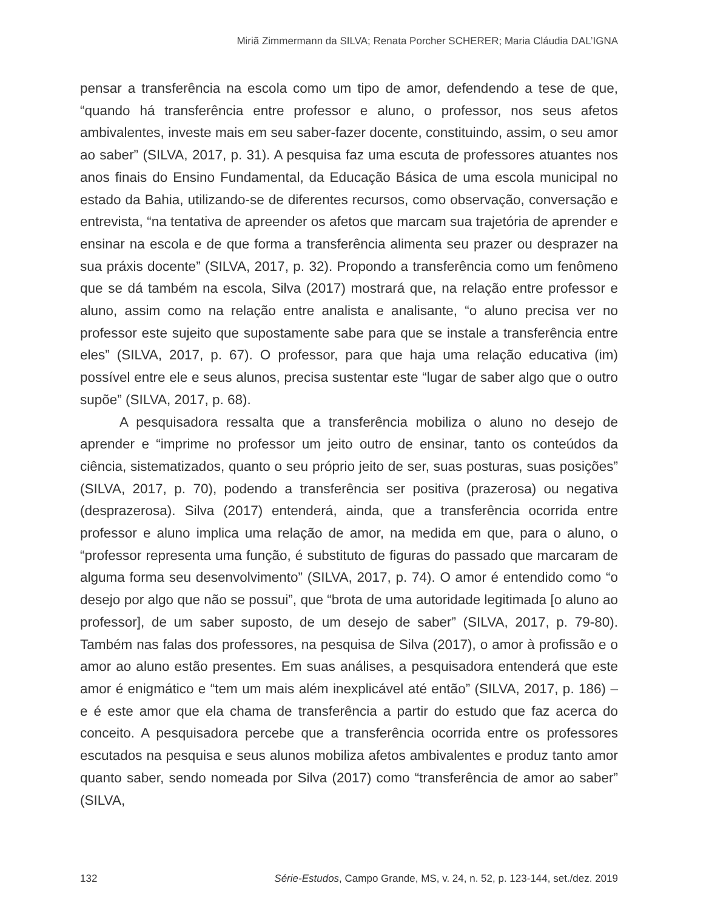Miriã Zimmermann da SILVA; Renata Porcher SCHERER; Maria Cláudia DAL’IGNA
pensar a transferência na escola como um tipo de amor, defendendo a tese de que, “quando há transferência entre professor e aluno, o professor, nos seus afetos ambivalentes, investe mais em seu saber-fazer docente, constituindo, assim, o seu amor ao saber” (SILVA, 2017, p. 31). A pesquisa faz uma escuta de professores atuantes nos anos finais do Ensino Fundamental, da Educação Básica de uma escola municipal no estado da Bahia, utilizando-se de diferentes recursos, como observação, conversação e entrevista, “na tentativa de apreender os afetos que marcam sua trajetória de aprender e ensinar na escola e de que forma a transferência alimenta seu prazer ou desprazer na sua práxis docente” (SILVA, 2017, p. 32). Propondo a transferência como um fenômeno que se dá também na escola, Silva (2017) mostrará que, na relação entre professor e aluno, assim como na relação entre analista e analisante, “o aluno precisa ver no professor este sujeito que supostamente sabe para que se instale a transferência entre eles” (SILVA, 2017, p. 67). O professor, para que haja uma relação educativa (im) possível entre ele e seus alunos, precisa sustentar este “lugar de saber algo que o outro supõe” (SILVA, 2017, p. 68).
A pesquisadora ressalta que a transferência mobiliza o aluno no desejo de aprender e “imprime no professor um jeito outro de ensinar, tanto os conteúdos da ciência, sistematizados, quanto o seu próprio jeito de ser, suas posturas, suas posições” (SILVA, 2017, p. 70), podendo a transferência ser positiva (prazerosa) ou negativa (desprazerosa). Silva (2017) entenderá, ainda, que a transferência ocorrida entre professor e aluno implica uma relação de amor, na medida em que, para o aluno, o “professor representa uma função, é substituto de figuras do passado que marcaram de alguma forma seu desenvolvimento” (SILVA, 2017, p. 74). O amor é entendido como “o desejo por algo que não se possui”, que “brota de uma autoridade legitimada [o aluno ao professor], de um saber suposto, de um desejo de saber” (SILVA, 2017, p. 79-80). Também nas falas dos professores, na pesquisa de Silva (2017), o amor à profissão e o amor ao aluno estão presentes. Em suas análises, a pesquisadora entenderá que este amor é enigmático e “tem um mais além inexplicável até então” (SILVA, 2017, p. 186) – e é este amor que ela chama de transferência a partir do estudo que faz acerca do conceito. A pesquisadora percebe que a transferência ocorrida entre os professores escutados na pesquisa e seus alunos mobiliza afetos ambivalentes e produz tanto amor quanto saber, sendo nomeada por Silva (2017) como “transferência de amor ao saber” (SILVA,
132 Série-Estudos, Campo Grande, MS, v. 24, n. 52, p. 123-144, set./dez. 2019